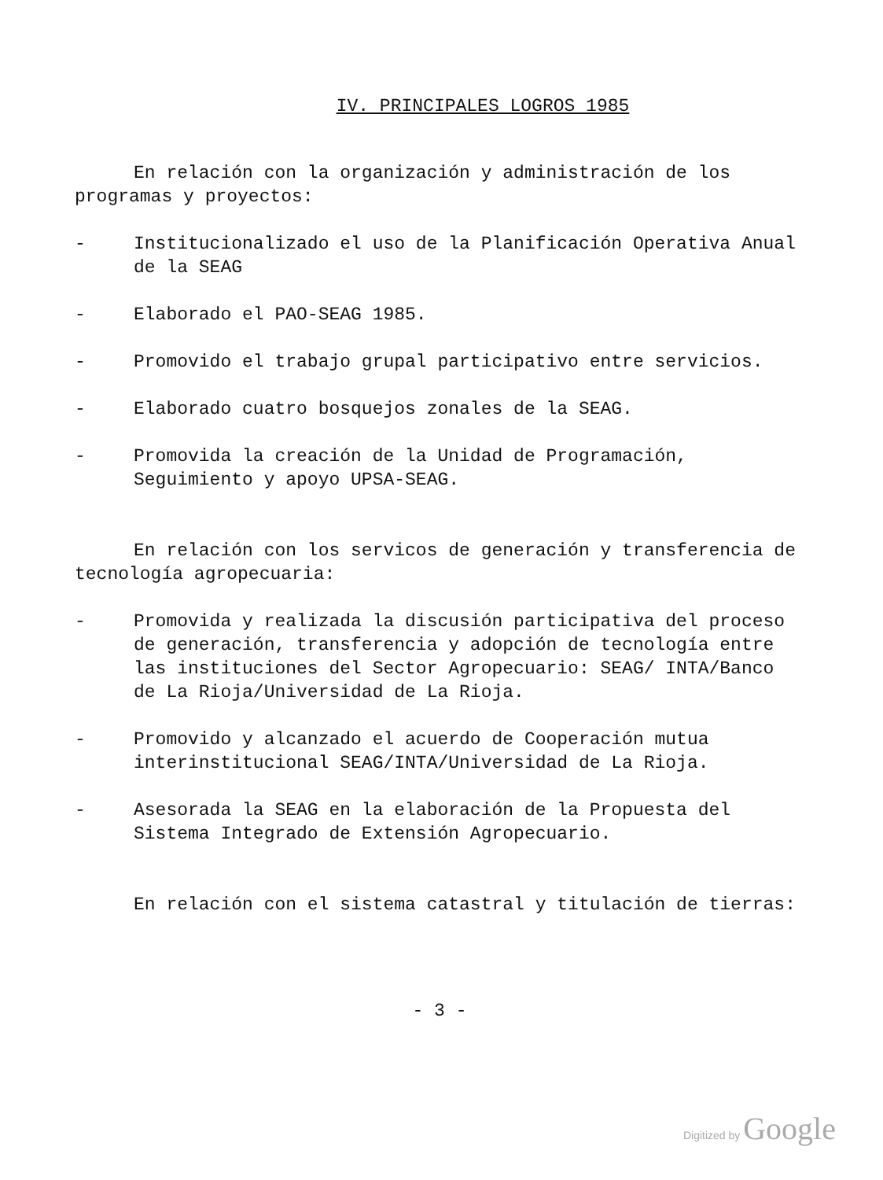IV. PRINCIPALES LOGROS 1985
En relación con la organización y administración de los programas y proyectos:
- Institucionalizado el uso de la Planificación Operativa Anual de la SEAG
- Elaborado el PAO-SEAG 1985.
- Promovido el trabajo grupal participativo entre servicios.
- Elaborado cuatro bosquejos zonales de la SEAG.
- Promovida la creación de la Unidad de Programación, Seguimiento y apoyo UPSA-SEAG.
En relación con los servicos de generación y transferencia de tecnología agropecuaria:
- Promovida y realizada la discusión participativa del proceso de generación, transferencia y adopción de tecnología entre las instituciones del Sector Agropecuario: SEAG/ INTA/Banco de La Rioja/Universidad de La Rioja.
- Promovido y alcanzado el acuerdo de Cooperación mutua interinstitucional SEAG/INTA/Universidad de La Rioja.
- Asesorada la SEAG en la elaboración de la Propuesta del Sistema Integrado de Extensión Agropecuario.
En relación con el sistema catastral y titulación de tierras:
- 3 -
Digitized by Google